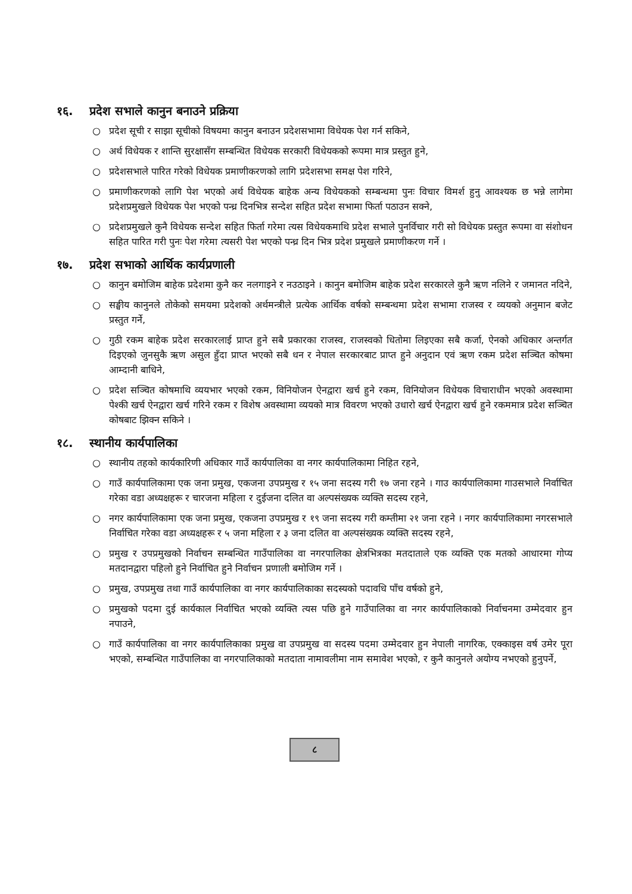१६. प्रदेश सभाले कानुन बनाउने प्रक्रिया
○ प्रदेश सूची र साझा सूचीको विषयमा कानुन बनाउन प्रदेशसभामा विधेयक पेश गर्न सकिने,
○ अर्थ विधेयक र शान्ति सुरक्षासँग सम्बन्धित विधेयक सरकारी विधेयकको रूपमा मात्र प्रस्तुत हुने,
○ प्रदेशसभाले पारित गरेको विधेयक प्रमाणीकरणको लागि प्रदेशसभा समक्ष पेश गरिने,
○ प्रमाणीकरणको लागि पेश भएको अर्थ विधेयक बाहेक अन्य विधेयकको सम्बन्धमा पुनः विचार विमर्श हुनु आवश्यक छ भन्ने लागेमा प्रदेशप्रमुखले विधेयक पेश भएको पन्ध्र दिनभित्र सन्देश सहित प्रदेश सभामा फिर्ता पठाउन सक्ने,
○ प्रदेशप्रमुखले कुनै विधेयक सन्देश सहित फिर्ता गरेमा त्यस विधेयकमाथि प्रदेश सभाले पुनर्विचार गरी सो विधेयक प्रस्तुत रूपमा वा संशोधन सहित पारित गरी पुनः पेश गरेमा त्यसरी पेश भएको पन्ध्र दिन भित्र प्रदेश प्रमुखले प्रमाणीकरण गर्ने ।
१७. प्रदेश सभाको आर्थिक कार्यप्रणाली
○ कानुन बमोजिम बाहेक प्रदेशमा कुनै कर नलगाइने र नउठाइने । कानुन बमोजिम बाहेक प्रदेश सरकारले कुनै ऋण नलिने र जमानत नदिने,
○ सङ्घीय कानुनले तोकेको समयमा प्रदेशको अर्थमन्त्रीले प्रत्येक आर्थिक वर्षको सम्बन्धमा प्रदेश सभामा राजस्व र व्ययको अनुमान बजेट प्रस्तुत गर्ने,
○ गुठी रकम बाहेक प्रदेश सरकारलाई प्राप्त हुने सबै प्रकारका राजस्व, राजस्वको धितोमा लिइएका सबै कर्जा, ऐनको अधिकार अन्तर्गत दिइएको जुनसुकै ऋण असुल हुँदा प्राप्त भएको सबै धन र नेपाल सरकारबाट प्राप्त हुने अनुदान एवं ऋण रकम प्रदेश सञ्चित कोषमा आम्दानी बाधिने,
○ प्रदेश सञ्चित कोषमाथि व्ययभार भएको रकम, विनियोजन ऐनद्वारा खर्च हुने रकम, विनियोजन विधेयक विचाराधीन भएको अवस्थामा पेश्की खर्च ऐनद्वारा खर्च गरिने रकम र विशेष अवस्थामा व्ययको मात्र विवरण भएको उधारो खर्च ऐनद्वारा खर्च हुने रकममात्र प्रदेश सञ्चित कोषबाट झिक्न सकिने ।
१८. स्थानीय कार्यपालिका
○ स्थानीय तहको कार्यकारिणी अधिकार गाउँ कार्यपालिका वा नगर कार्यपालिकामा निहित रहने,
○ गाउँ कार्यपालिकामा एक जना प्रमुख, एकजना उपप्रमुख र १५ जना सदस्य गरी १७ जना रहने । गाउ कार्यपालिकामा गाउसभाले निर्वाचित गरेका वडा अध्यक्षहरू र चारजना महिला र दुईजना दलित वा अल्पसंख्यक व्यक्ति सदस्य रहने,
○ नगर कार्यपालिकामा एक जना प्रमुख, एकजना उपप्रमुख र १९ जना सदस्य गरी कम्तीमा २१ जना रहने । नगर कार्यपालिकामा नगरसभाले निर्वाचित गरेका वडा अध्यक्षहरू र ५ जना महिला र ३ जना दलित वा अल्पसंख्यक व्यक्ति सदस्य रहने,
○ प्रमुख र उपप्रमुखको निर्वाचन सम्बन्धित गाउँपालिका वा नगरपालिका क्षेत्रभित्रका मतदाताले एक व्यक्ति एक मतको आधारमा गोप्य मतदानद्वारा पहिलो हुने निर्वाचित हुने निर्वाचन प्रणाली बमोजिम गर्ने ।
○ प्रमुख, उपप्रमुख तथा गाउँ कार्यपालिका वा नगर कार्यपालिकाका सदस्यको पदावधि पाँच वर्षको हुने,
○ प्रमुखको पदमा दुई कार्यकाल निर्वाचित भएको व्यक्ति त्यस पछि हुने गाउँपालिका वा नगर कार्यपालिकाको निर्वाचनमा उम्मेदवार हुन नपाउने,
○ गाउँ कार्यपालिका वा नगर कार्यपालिकाका प्रमुख वा उपप्रमुख वा सदस्य पदमा उम्मेदवार हुन नेपाली नागरिक, एक्काइस वर्ष उमेर पूरा भएको, सम्बन्धित गाउँपालिका वा नगरपालिकाको मतदाता नामावलीमा नाम समावेश भएको, र कुनै कानुनले अयोग्य नभएको हुनुपर्ने,
८